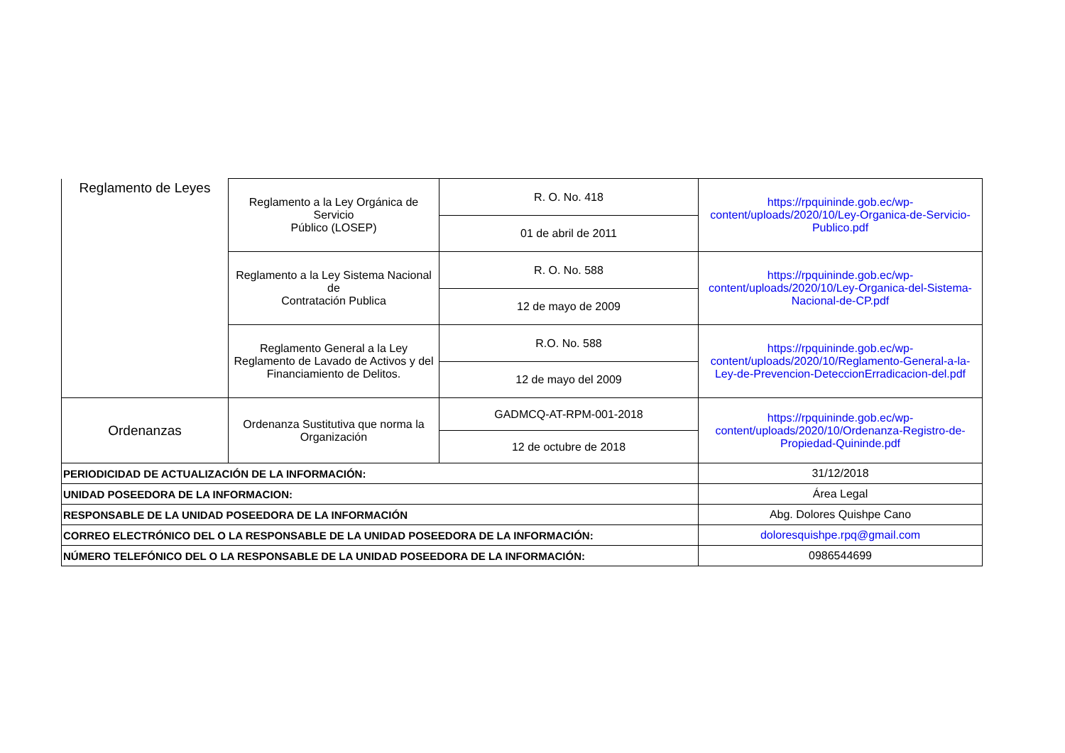| Reglamento de Leyes | Reglamento a la Ley Orgánica de Servicio Público (LOSEP) | R. O. No. 418 | https://rpquininde.gob.ec/wp-content/uploads/2020/10/Ley-Organica-de-Servicio-Publico.pdf |
| | | 01 de abril de 2011 | |
| | Reglamento a la Ley Sistema Nacional de Contratación Publica | R. O. No. 588 | https://rpquininde.gob.ec/wp-content/uploads/2020/10/Ley-Organica-del-Sistema-Nacional-de-CP.pdf |
| | | 12 de mayo de 2009 | |
| | Reglamento General a la Ley Reglamento de Lavado de Activos y del Financiamiento de Delitos. | R.O. No. 588 | https://rpquininde.gob.ec/wp-content/uploads/2020/10/Reglamento-General-a-la-Ley-de-Prevencion-DeteccionErradicacion-del.pdf |
| | | 12 de mayo del 2009 | |
| Ordenanzas | Ordenanza Sustitutiva que norma la Organización | GADMCQ-AT-RPM-001-2018 | https://rpquininde.gob.ec/wp-content/uploads/2020/10/Ordenanza-Registro-de-Propiedad-Quininde.pdf |
| | | 12 de octubre de 2018 | |
| PERIODICIDAD DE ACTUALIZACIÓN DE LA INFORMACIÓN: | | | 31/12/2018 |
| UNIDAD POSEEDORA DE LA INFORMACION: | | | Área Legal |
| RESPONSABLE DE LA UNIDAD POSEEDORA DE LA INFORMACIÓN | | | Abg. Dolores Quishpe Cano |
| CORREO ELECTRÓNICO DEL O LA RESPONSABLE DE LA UNIDAD POSEEDORA DE LA INFORMACIÓN: | | | doloresquishpe.rpq@gmail.com |
| NÚMERO TELEFÓNICO DEL O LA RESPONSABLE DE LA UNIDAD POSEEDORA DE LA INFORMACIÓN: | | | 0986544699 |